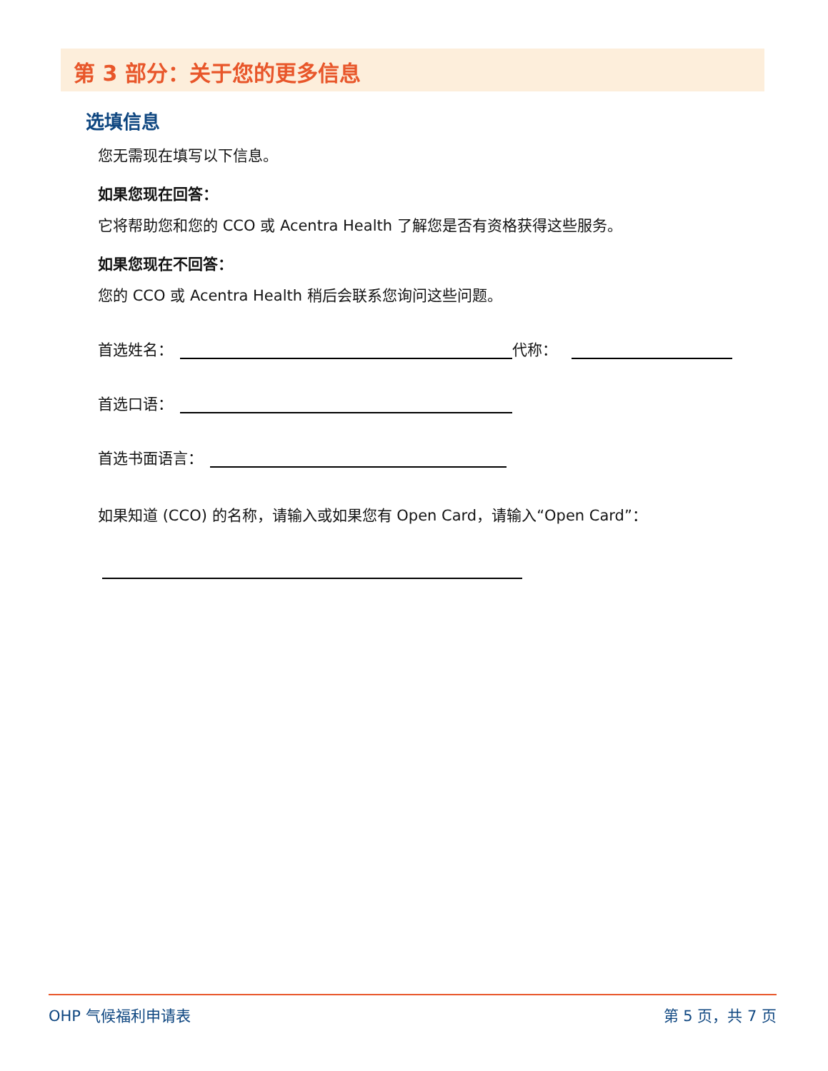第 3 部分：关于您的更多信息
选填信息
您无需现在填写以下信息。
如果您现在回答：
它将帮助您和您的 CCO 或 Acentra Health 了解您是否有资格获得这些服务。
如果您现在不回答：
您的 CCO 或 Acentra Health 稍后会联系您询问这些问题。
首选姓名： 代称：
首选口语：
首选书面语言：
如果知道 (CCO) 的名称，请输入或如果您有 Open Card，请输入“Open Card”：
OHP 气候福利申请表 第 5 页，共 7 页